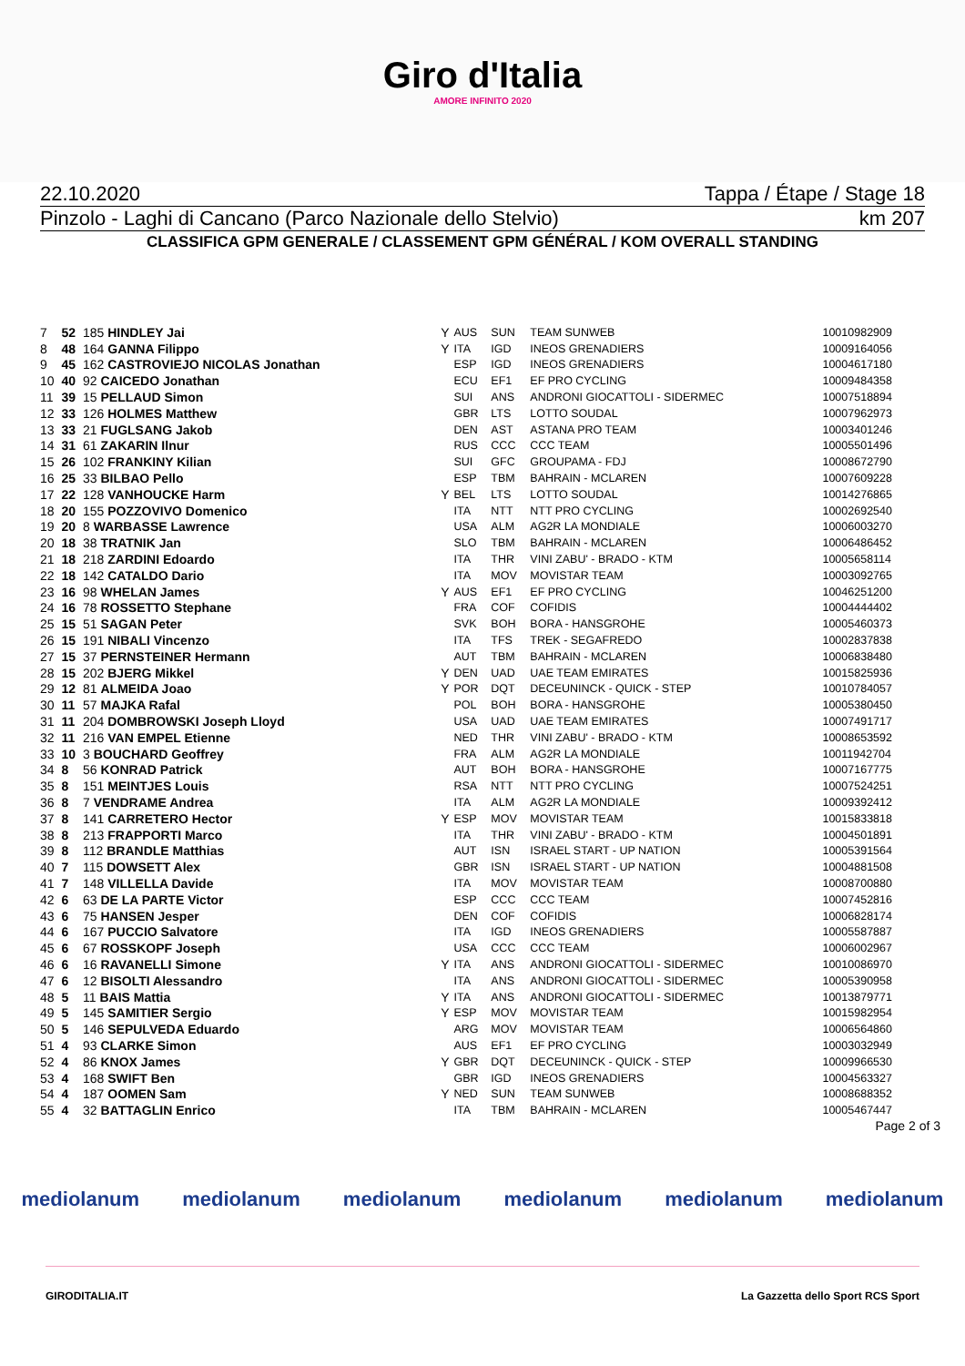Giro d'Italia
AMORE INFINITO 2020
22.10.2020 Tappa / Étape / Stage 18
Pinzolo - Laghi di Cancano (Parco Nazionale dello Stelvio) km 207
CLASSIFICA GPM GENERALE / CLASSEMENT GPM GÉNÉRAL / KOM OVERALL STANDING
| 7 | 52 | 185 HINDLEY Jai | Y | AUS | SUN | TEAM SUNWEB | 10010982909 |
| 8 | 48 | 164 GANNA Filippo | Y | ITA | IGD | INEOS GRENADIERS | 10009164056 |
| 9 | 45 | 162 CASTROVIEJO NICOLAS Jonathan | | ESP | IGD | INEOS GRENADIERS | 10004617180 |
| 10 | 40 | 92 CAICEDO Jonathan | | ECU | EF1 | EF PRO CYCLING | 10009484358 |
| 11 | 39 | 15 PELLAUD Simon | | SUI | ANS | ANDRONI GIOCATTOLI - SIDERMEC | 10007518894 |
| 12 | 33 | 126 HOLMES Matthew | | GBR | LTS | LOTTO SOUDAL | 10007962973 |
| 13 | 33 | 21 FUGLSANG Jakob | | DEN | AST | ASTANA PRO TEAM | 10003401246 |
| 14 | 31 | 61 ZAKARIN Ilnur | | RUS | CCC | CCC TEAM | 10005501496 |
| 15 | 26 | 102 FRANKINY Kilian | | SUI | GFC | GROUPAMA - FDJ | 10008672790 |
| 16 | 25 | 33 BILBAO Pello | | ESP | TBM | BAHRAIN - MCLAREN | 10007609228 |
| 17 | 22 | 128 VANHOUCKE Harm | Y | BEL | LTS | LOTTO SOUDAL | 10014276865 |
| 18 | 20 | 155 POZZOVIVO Domenico | | ITA | NTT | NTT PRO CYCLING | 10002692540 |
| 19 | 20 | 8 WARBASSE Lawrence | | USA | ALM | AG2R LA MONDIALE | 10006003270 |
| 20 | 18 | 38 TRATNIK Jan | | SLO | TBM | BAHRAIN - MCLAREN | 10006486452 |
| 21 | 18 | 218 ZARDINI Edoardo | | ITA | THR | VINI ZABU' - BRADO - KTM | 10005658114 |
| 22 | 18 | 142 CATALDO Dario | | ITA | MOV | MOVISTAR TEAM | 10003092765 |
| 23 | 16 | 98 WHELAN James | Y | AUS | EF1 | EF PRO CYCLING | 10046251200 |
| 24 | 16 | 78 ROSSETTO Stephane | | FRA | COF | COFIDIS | 10004444402 |
| 25 | 15 | 51 SAGAN Peter | | SVK | BOH | BORA - HANSGROHE | 10005460373 |
| 26 | 15 | 191 NIBALI Vincenzo | | ITA | TFS | TREK - SEGAFREDO | 10002837838 |
| 27 | 15 | 37 PERNSTEINER Hermann | | AUT | TBM | BAHRAIN - MCLAREN | 10006838480 |
| 28 | 15 | 202 BJERG Mikkel | Y | DEN | UAD | UAE TEAM EMIRATES | 10015825936 |
| 29 | 12 | 81 ALMEIDA Joao | Y | POR | DQT | DECEUNINCK - QUICK - STEP | 10010784057 |
| 30 | 11 | 57 MAJKA Rafal | | POL | BOH | BORA - HANSGROHE | 10005380450 |
| 31 | 11 | 204 DOMBROWSKI Joseph Lloyd | | USA | UAD | UAE TEAM EMIRATES | 10007491717 |
| 32 | 11 | 216 VAN EMPEL Etienne | | NED | THR | VINI ZABU' - BRADO - KTM | 10008653592 |
| 33 | 10 | 3 BOUCHARD Geoffrey | | FRA | ALM | AG2R LA MONDIALE | 10011942704 |
| 34 | 8 | 56 KONRAD Patrick | | AUT | BOH | BORA - HANSGROHE | 10007167775 |
| 35 | 8 | 151 MEINTJES Louis | | RSA | NTT | NTT PRO CYCLING | 10007524251 |
| 36 | 8 | 7 VENDRAME Andrea | | ITA | ALM | AG2R LA MONDIALE | 10009392412 |
| 37 | 8 | 141 CARRETERO Hector | Y | ESP | MOV | MOVISTAR TEAM | 10015833818 |
| 38 | 8 | 213 FRAPPORTI Marco | | ITA | THR | VINI ZABU' - BRADO - KTM | 10004501891 |
| 39 | 8 | 112 BRANDLE Matthias | | AUT | ISN | ISRAEL START - UP NATION | 10005391564 |
| 40 | 7 | 115 DOWSETT Alex | | GBR | ISN | ISRAEL START - UP NATION | 10004881508 |
| 41 | 7 | 148 VILLELLA Davide | | ITA | MOV | MOVISTAR TEAM | 10008700880 |
| 42 | 6 | 63 DE LA PARTE Victor | | ESP | CCC | CCC TEAM | 10007452816 |
| 43 | 6 | 75 HANSEN Jesper | | DEN | COF | COFIDIS | 10006828174 |
| 44 | 6 | 167 PUCCIO Salvatore | | ITA | IGD | INEOS GRENADIERS | 10005587887 |
| 45 | 6 | 67 ROSSKOPF Joseph | | USA | CCC | CCC TEAM | 10006002967 |
| 46 | 6 | 16 RAVANELLI Simone | Y | ITA | ANS | ANDRONI GIOCATTOLI - SIDERMEC | 10010086970 |
| 47 | 6 | 12 BISOLTI Alessandro | | ITA | ANS | ANDRONI GIOCATTOLI - SIDERMEC | 10005390958 |
| 48 | 5 | 11 BAIS Mattia | Y | ITA | ANS | ANDRONI GIOCATTOLI - SIDERMEC | 10013879771 |
| 49 | 5 | 145 SAMITIER Sergio | Y | ESP | MOV | MOVISTAR TEAM | 10015982954 |
| 50 | 5 | 146 SEPULVEDA Eduardo | | ARG | MOV | MOVISTAR TEAM | 10006564860 |
| 51 | 4 | 93 CLARKE Simon | | AUS | EF1 | EF PRO CYCLING | 10003032949 |
| 52 | 4 | 86 KNOX James | Y | GBR | DQT | DECEUNINCK - QUICK - STEP | 10009966530 |
| 53 | 4 | 168 SWIFT Ben | | GBR | IGD | INEOS GRENADIERS | 10004563327 |
| 54 | 4 | 187 OOMEN Sam | Y | NED | SUN | TEAM SUNWEB | 10008688352 |
| 55 | 4 | 32 BATTAGLIN Enrico | | ITA | TBM | BAHRAIN - MCLAREN | 10005467447 |
Page 2 of 3
mediolanum mediolanum mediolanum mediolanum mediolanum mediolanum
GIRODITALIA.IT La Gazzetta dello Sport RCS Sport